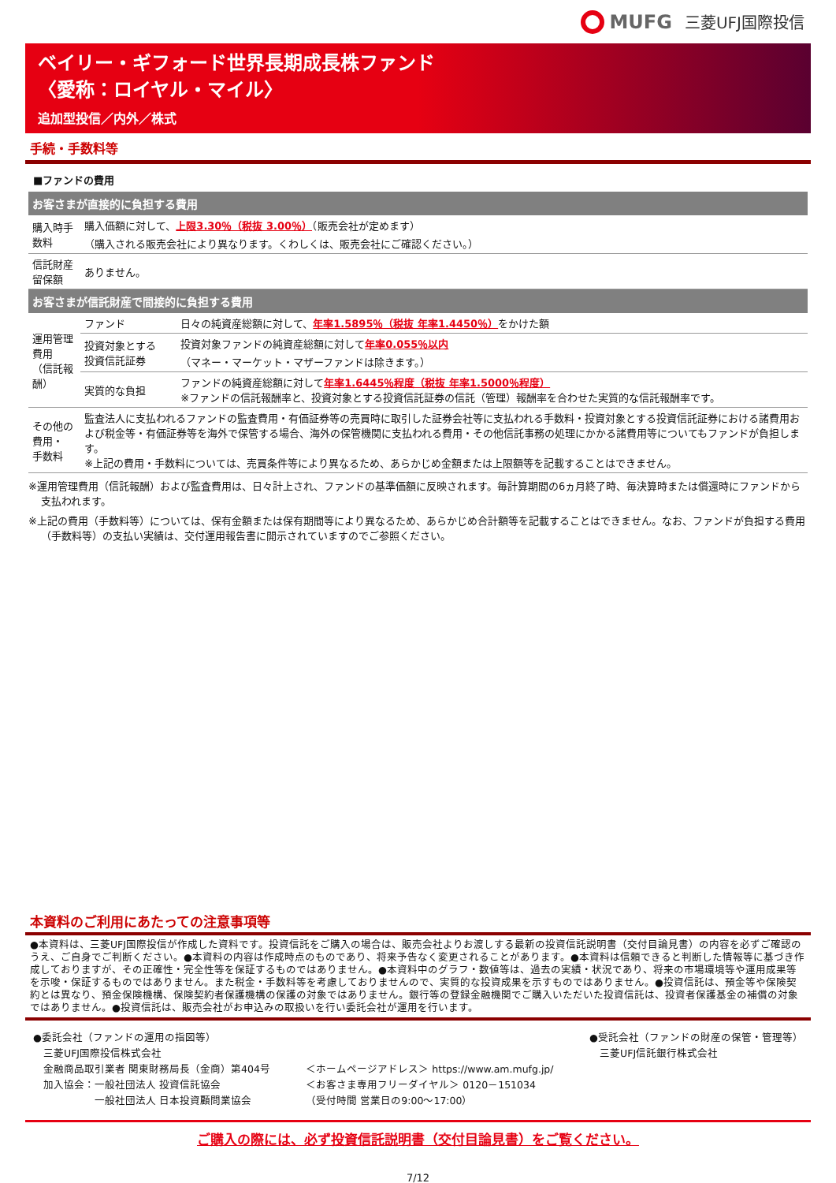MUFG 三菱UFJ国際投信
ベイリー・ギフォード世界長期成長株ファンド
〈愛称：ロイヤル・マイル〉
追加型投信／内外／株式
手続・手数料等
■ファンドの費用
| お客さまが直接的に負担する費用 | | |
| --- | --- | --- |
| 購入時手数料 | 購入価額に対して、 上限3.30％（税抜 3.00％） （販売会社が定めます） （購入される販売会社により異なります。くわしくは、販売会社にご確認ください。） | |
| 信託財産留保額 | ありません。 | |
| お客さまが信託財産で間接的に負担する費用 | | |
| 運用管理費用 （信託報酬） | ファンド | 日々の純資産総額に対して、 年率1.5895％（税抜 年率1.4450％） をかけた額 |
| | 投資対象とする 投資信託証券 | 投資対象ファンドの純資産総額に対して 年率0.055％以内 （マネー・マーケット・マザーファンドは除きます。） |
| | 実質的な負担 | ファンドの純資産総額に対して 年率1.6445％程度（税抜 年率1.5000％程度） ※ファンドの信託報酬率と、投資対象とする投資信託証券の信託（管理）報酬率を合わせた実質的な信託報酬率です。 |
| その他の費用・ 手数料 | 監査法人に支払われるファンドの監査費用・有価証券等の売買時に取引した証券会社等に支払われる手数料・投資対象とする投資信託証券における諸費用および税金等・有価証券等を海外で保管する場合、海外の保管機関に支払われる費用・その他信託事務の処理にかかる諸費用等についてもファンドが負担します。 ※上記の費用・手数料については、売買条件等により異なるため、あらかじめ金額または上限額等を記載することはできません。 | |
※運用管理費用（信託報酬）および監査費用は、日々計上され、ファンドの基準価額に反映されます。毎計算期間の6ヵ月終了時、毎決算時または償還時にファンドから支払われます。
※上記の費用（手数料等）については、保有金額または保有期間等により異なるため、あらかじめ合計額等を記載することはできません。なお、ファンドが負担する費用（手数料等）の支払い実績は、交付運用報告書に開示されていますのでご参照ください。
本資料のご利用にあたっての注意事項等
●本資料は、三菱UFJ国際投信が作成した資料です。投資信託をご購入の場合は、販売会社よりお渡しする最新の投資信託説明書（交付目論見書）の内容を必ずご確認のうえ、ご自身でご判断ください。●本資料の内容は作成時点のものであり、将来予告なく変更されることがあります。●本資料は信頼できると判断した情報等に基づき作成しておりますが、その正確性・完全性等を保証するものではありません。●本資料中のグラフ・数値等は、過去の実績・状況であり、将来の市場環境等や運用成果等を示唆・保証するものではありません。また税金・手数料等を考慮しておりませんので、実質的な投資成果を示すものではありません。●投資信託は、預金等や保険契約とは異なり、預金保険機構、保険契約者保護機構の保護の対象ではありません。銀行等の登録金融機関でご購入いただいた投資信託は、投資者保護基金の補償の対象ではありません。●投資信託は、販売会社がお申込みの取扱いを行い委託会社が運用を行います。
●委託会社（ファンドの運用の指図等）
　三菱UFJ国際投信株式会社
　金融商品取引業者 関東財務局長（金商）第404号
　加入協会：一般社団法人 投資信託協会
　　　　　　一般社団法人 日本投資顧問業協会
＜ホームページアドレス＞ https://www.am.mufg.jp/
＜お客さま専用フリーダイヤル＞ 0120－151034
（受付時間 営業日の9:00～17:00）
●受託会社（ファンドの財産の保管・管理等）
　三菱UFJ信託銀行株式会社
ご購入の際には、必ず投資信託説明書（交付目論見書）をご覧ください。
7/12